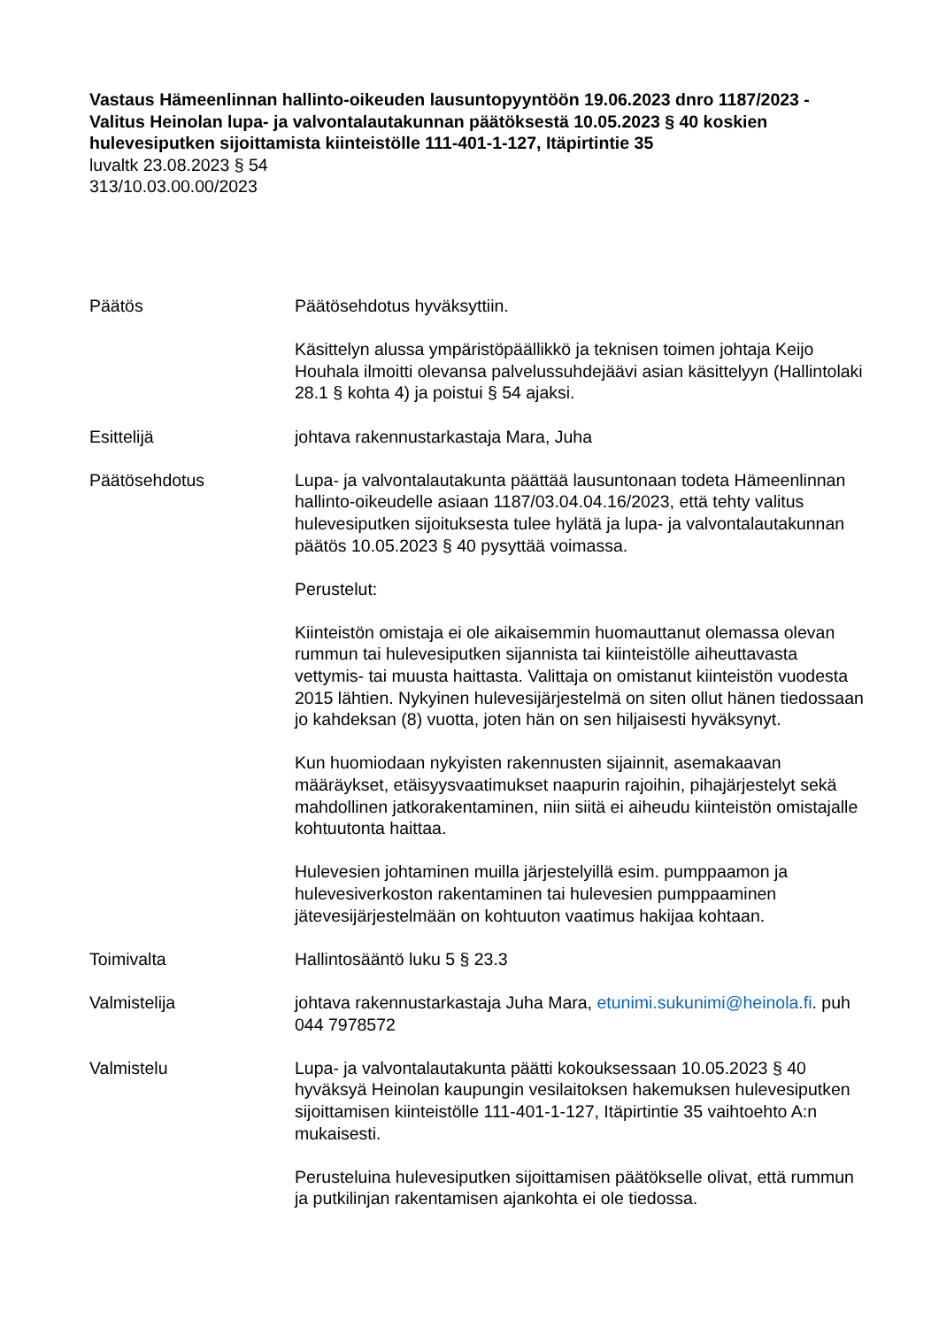Vastaus Hämeenlinnan hallinto-oikeuden lausuntopyyntöön 19.06.2023 dnro 1187/2023 - Valitus Heinolan lupa- ja valvontalautakunnan päätöksestä 10.05.2023 § 40 koskien hulevesiputken sijoittamista kiinteistölle 111-401-1-127, Itäpirtintie 35
luvaltk 23.08.2023 § 54
313/10.03.00.00/2023
Päätös Päätösehdotus hyväksyttiin.
Käsittelyn alussa ympäristöpäällikkö ja teknisen toimen johtaja Keijo Houhala ilmoitti olevansa palvelussuhdejäävi asian käsittelyyn (Hallintolaki 28.1 § kohta 4) ja poistui § 54 ajaksi.
Esittelijä johtava rakennustarkastaja Mara, Juha
Päätösehdotus Lupa- ja valvontalautakunta päättää lausuntonaan todeta Hämeenlinnan hallinto-oikeudelle asiaan 1187/03.04.04.16/2023, että tehty valitus hulevesiputken sijoituksesta tulee hylätä ja lupa- ja valvontalautakunnan päätös 10.05.2023 § 40 pysyttää voimassa.
Perustelut:
Kiinteistön omistaja ei ole aikaisemmin huomauttanut olemassa olevan rummun tai hulevesiputken sijannista tai kiinteistölle aiheuttavasta vettymis- tai muusta haittasta. Valittaja on omistanut kiinteistön vuodesta 2015 lähtien. Nykyinen hulevesijärjestelmä on siten ollut hänen tiedossaan jo kahdeksan (8) vuotta, joten hän on sen hiljaisesti hyväksynyt.
Kun huomiodaan nykyisten rakennusten sijainnit, asemakaavan määräykset, etäisyysvaatimukset naapurin rajoihin, pihajärjestelyt sekä mahdollinen jatkorakentaminen, niin siitä ei aiheudu kiinteistön omistajalle kohtuutonta haittaa.
Hulevesien johtaminen muilla järjestelyillä esim. pumppaamon ja hulevesiverkoston rakentaminen tai hulevesien pumppaaminen jätevesijärjestelmään on kohtuuton vaatimus hakijaa kohtaan.
Toimivalta Hallintosääntö luku 5 § 23.3
Valmistelija johtava rakennustarkastaja Juha Mara, etunimi.sukunimi@heinola.fi. puh 044 7978572
Valmistelu Lupa- ja valvontalautakunta päätti kokouksessaan 10.05.2023 § 40 hyväksyä Heinolan kaupungin vesilaitoksen hakemuksen hulevesiputken sijoittamisen kiinteistölle 111-401-1-127, Itäpirtintie 35 vaihtoehto A:n mukaisesti.
Perusteluina hulevesiputken sijoittamisen päätökselle olivat, että rummun ja putkilinjan rakentamisen ajankohta ei ole tiedossa.